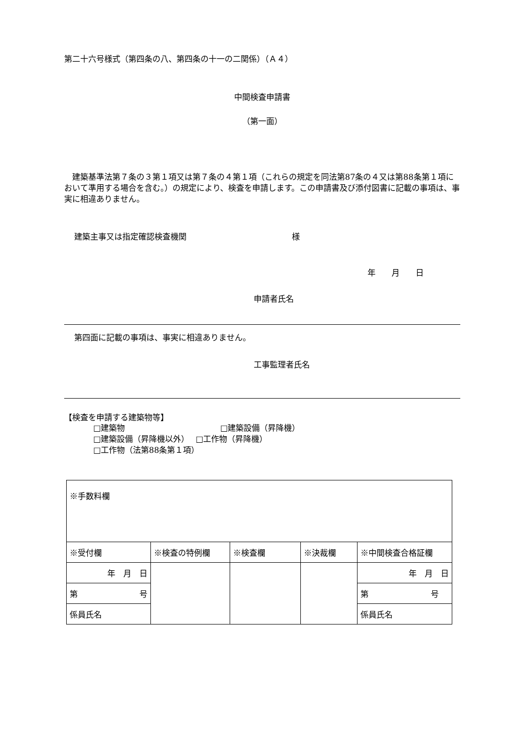第二十六号様式（第四条の八、第四条の十一の二関係）（Ａ４）
中間検査申請書
（第一面）
建築基準法第７条の３第１項又は第７条の４第１項（これらの規定を同法第87条の４又は第88条第１項において準用する場合を含む。）の規定により、検査を申請します。この申請書及び添付図書に記載の事項は、事実に相違ありません。
建築主事又は指定確認検査機関 様
年　　月　　日
申請者氏名
第四面に記載の事項は、事実に相違ありません。
工事監理者氏名
【検査を申請する建築物等】
□建築物 □建築設備（昇降機）
□建築設備（昇降機以外）　 □工作物（昇降機）
□工作物（法第88条第１項）
| ※手数料欄 | | | | |
| ※受付欄 | ※検査の特例欄 | ※検査欄 | ※決裁欄 | ※中間検査合格証欄 |
| 年 月 日 | | | | 年 月 日 |
| 第 号 | | | | 第 号 |
| 係員氏名 | | | | 係員氏名 |